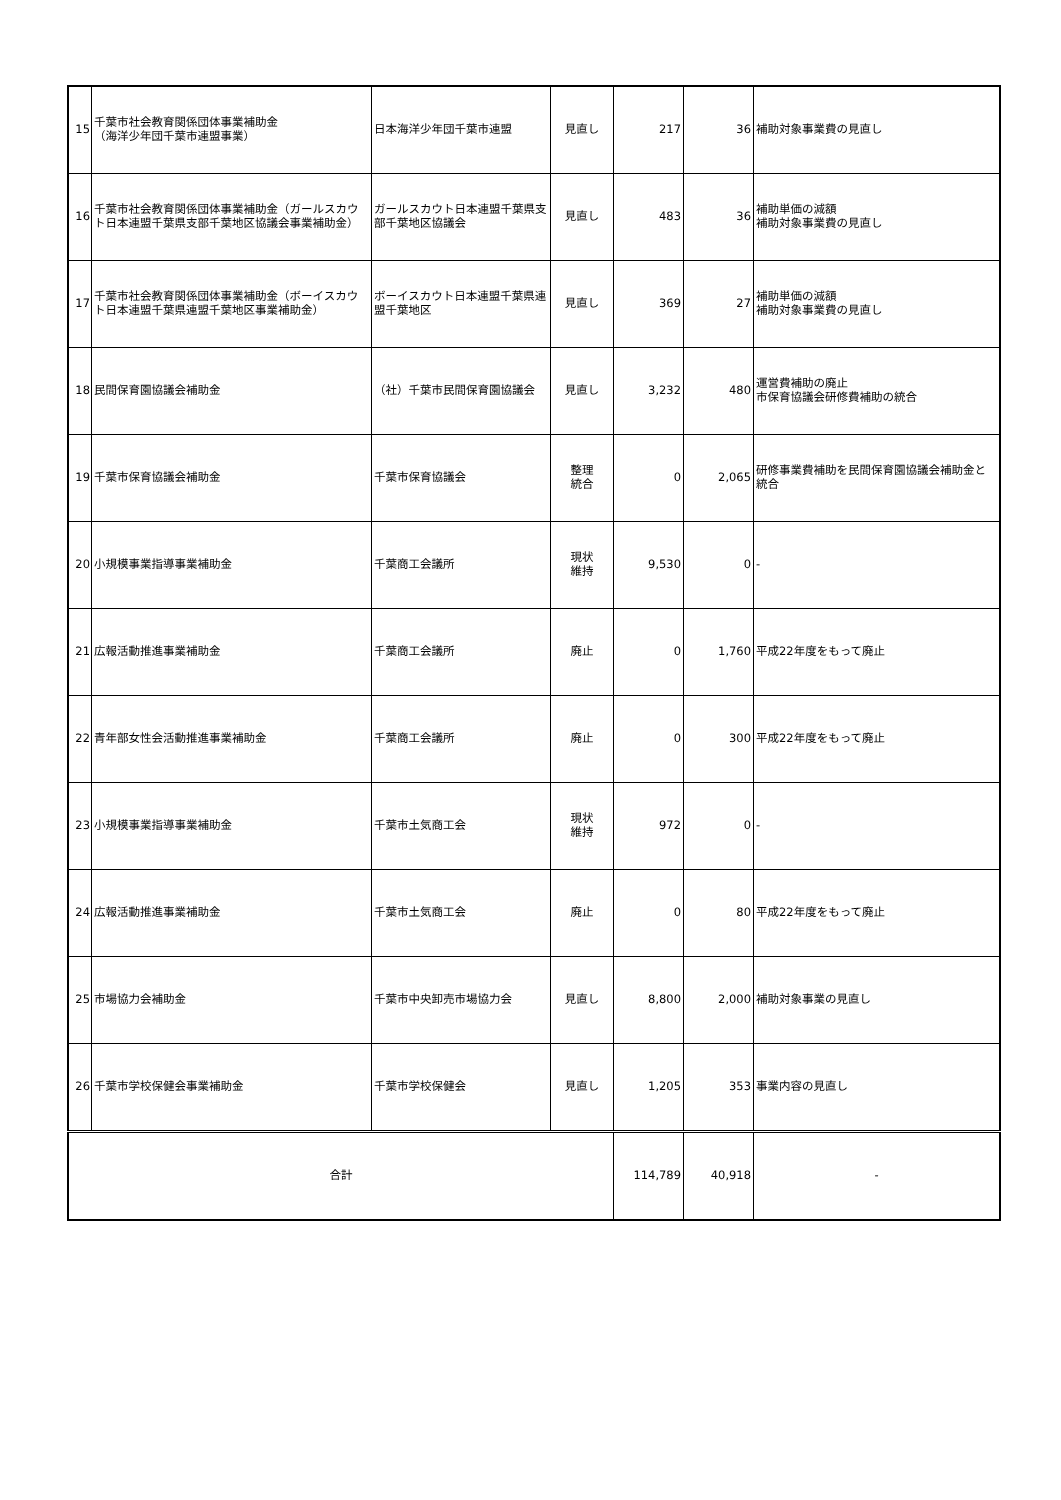| 15 | 千葉市社会教育関係団体事業補助金 （海洋少年団千葉市連盟事業） | 日本海洋少年団千葉市連盟 | 見直し | 217 | 36 | 補助対象事業費の見直し |
| 16 | 千葉市社会教育関係団体事業補助金（ガールスカウト日本連盟千葉県支部千葉地区協議会事業補助金） | ガールスカウト日本連盟千葉県支部千葉地区協議会 | 見直し | 483 | 36 | 補助単価の減額 補助対象事業費の見直し |
| 17 | 千葉市社会教育関係団体事業補助金（ボーイスカウト日本連盟千葉県連盟千葉地区事業補助金） | ボーイスカウト日本連盟千葉県連盟千葉地区 | 見直し | 369 | 27 | 補助単価の減額 補助対象事業費の見直し |
| 18 | 民間保育園協議会補助金 | （社）千葉市民間保育園協議会 | 見直し | 3,232 | 480 | 運営費補助の廃止 市保育協議会研修費補助の統合 |
| 19 | 千葉市保育協議会補助金 | 千葉市保育協議会 | 整理 統合 | 0 | 2,065 | 研修事業費補助を民間保育園協議会補助金と統合 |
| 20 | 小規模事業指導事業補助金 | 千葉商工会議所 | 現状 維持 | 9,530 | 0 | - |
| 21 | 広報活動推進事業補助金 | 千葉商工会議所 | 廃止 | 0 | 1,760 | 平成22年度をもって廃止 |
| 22 | 青年部女性会活動推進事業補助金 | 千葉商工会議所 | 廃止 | 0 | 300 | 平成22年度をもって廃止 |
| 23 | 小規模事業指導事業補助金 | 千葉市土気商工会 | 現状 維持 | 972 | 0 | - |
| 24 | 広報活動推進事業補助金 | 千葉市土気商工会 | 廃止 | 0 | 80 | 平成22年度をもって廃止 |
| 25 | 市場協力会補助金 | 千葉市中央卸売市場協力会 | 見直し | 8,800 | 2,000 | 補助対象事業の見直し |
| 26 | 千葉市学校保健会事業補助金 | 千葉市学校保健会 | 見直し | 1,205 | 353 | 事業内容の見直し |
| 合計 | | | | 114,789 | 40,918 | - |